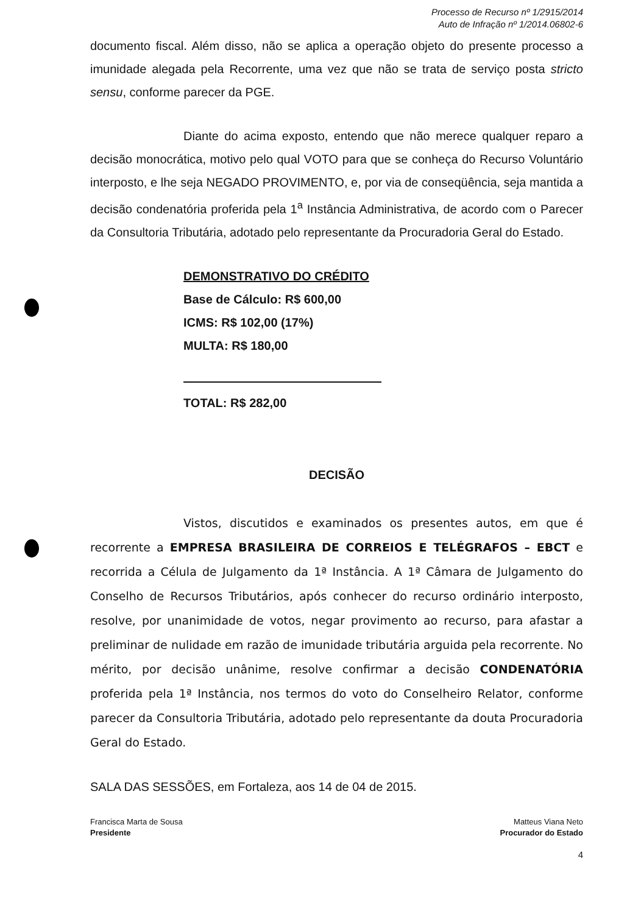Processo de Recurso nº 1/2915/2014
Auto de Infração nº 1/2014.06802-6
documento fiscal. Além disso, não se aplica a operação objeto do presente processo a imunidade alegada pela Recorrente, uma vez que não se trata de serviço posta stricto sensu, conforme parecer da PGE.
Diante do acima exposto, entendo que não merece qualquer reparo a decisão monocrática, motivo pelo qual VOTO para que se conheça do Recurso Voluntário interposto, e lhe seja NEGADO PROVIMENTO, e, por via de conseqüência, seja mantida a decisão condenatória proferida pela 1<sup>a</sup> Instância Administrativa, de acordo com o Parecer da Consultoria Tributária, adotado pelo representante da Procuradoria Geral do Estado.
DEMONSTRATIVO DO CRÉDITO
Base de Cálculo: R$ 600,00
ICMS: R$ 102,00 (17%)
MULTA: R$ 180,00
TOTAL: R$ 282,00
DECISÃO
Vistos, discutidos e examinados os presentes autos, em que é recorrente a EMPRESA BRASILEIRA DE CORREIOS E TELÉGRAFOS – EBCT e recorrida a Célula de Julgamento da 1ª Instância. A 1ª Câmara de Julgamento do Conselho de Recursos Tributários, após conhecer do recurso ordinário interposto, resolve, por unanimidade de votos, negar provimento ao recurso, para afastar a preliminar de nulidade em razão de imunidade tributária arguida pela recorrente. No mérito, por decisão unânime, resolve confirmar a decisão CONDENATÓRIA proferida pela 1ª Instância, nos termos do voto do Conselheiro Relator, conforme parecer da Consultoria Tributária, adotado pelo representante da douta Procuradoria Geral do Estado.
SALA DAS SESSÕES, em Fortaleza, aos 14 de 04 de 2015.
Francisca Marta de Sousa
Presidente
Matteus Viana Neto
Procurador do Estado
4